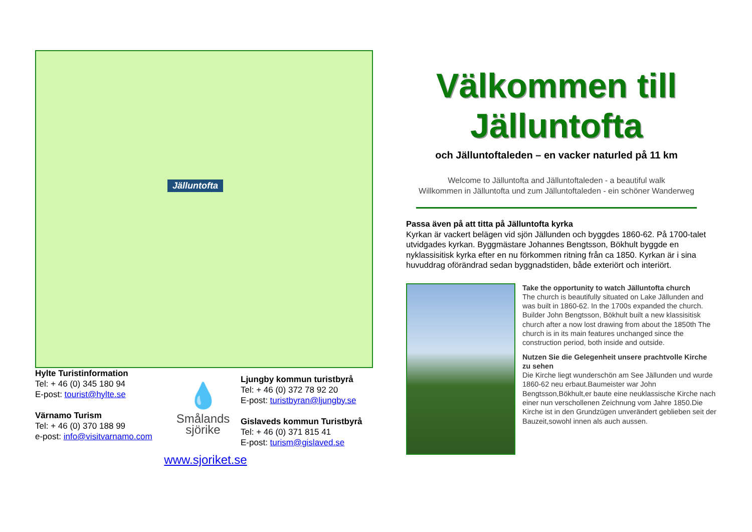Jälluntofta
Hylte Turistinformation
Tel: + 46 (0) 345 180 94
E-post: tourist@hylte.se
Värnamo Turism
Tel: + 46 (0) 370 188 99
e-post: info@visitvarnamo.com
💧
Smålands
sjörike
Ljungby kommun turistbyrå
Tel: + 46 (0) 372 78 92 20
E-post: turistbyran@ljungby.se
Gislaveds kommun Turistbyrå
Tel: + 46 (0) 371 815 41
E-post: turism@gislaved.se
www.sjoriket.se
Välkommen till
Jälluntofta
och Jälluntoftaleden – en vacker naturled på 11 km
Welcome to Jälluntofta and Jälluntoftaleden - a beautiful walk
Willkommen in Jälluntofta und zum Jälluntoftaleden - ein schöner Wanderweg
Passa även på att titta på Jälluntofta kyrka
Kyrkan är vackert belägen vid sjön Jällunden och byggdes 1860-62. På 1700-talet utvidgades kyrkan. Byggmästare Johannes Bengtsson, Bökhult byggde en nyklassisitisk kyrka efter en nu förkommen ritning från ca 1850. Kyrkan är i sina huvuddrag oförändrad sedan byggnadstiden, både exteriört och interiört.
Take the opportunity to watch Jälluntofta church
The church is beautifully situated on Lake Jällunden and was built in 1860-62. In the 1700s expanded the church. Builder John Bengtsson, Bökhult built a new klassisitisk church after a now lost drawing from about the 1850th The church is in its main features unchanged since the construction period, both inside and outside.
Nutzen Sie die Gelegenheit unsere prachtvolle Kirche zu sehen
Die Kirche liegt wunderschön am See Jällunden und wurde 1860-62 neu erbaut.Baumeister war John Bengtsson,Bökhult,er baute eine neuklassische Kirche nach einer nun verschollenen Zeichnung vom Jahre 1850.Die Kirche ist in den Grundzügen unverändert geblieben seit der Bauzeit,sowohl innen als auch aussen.